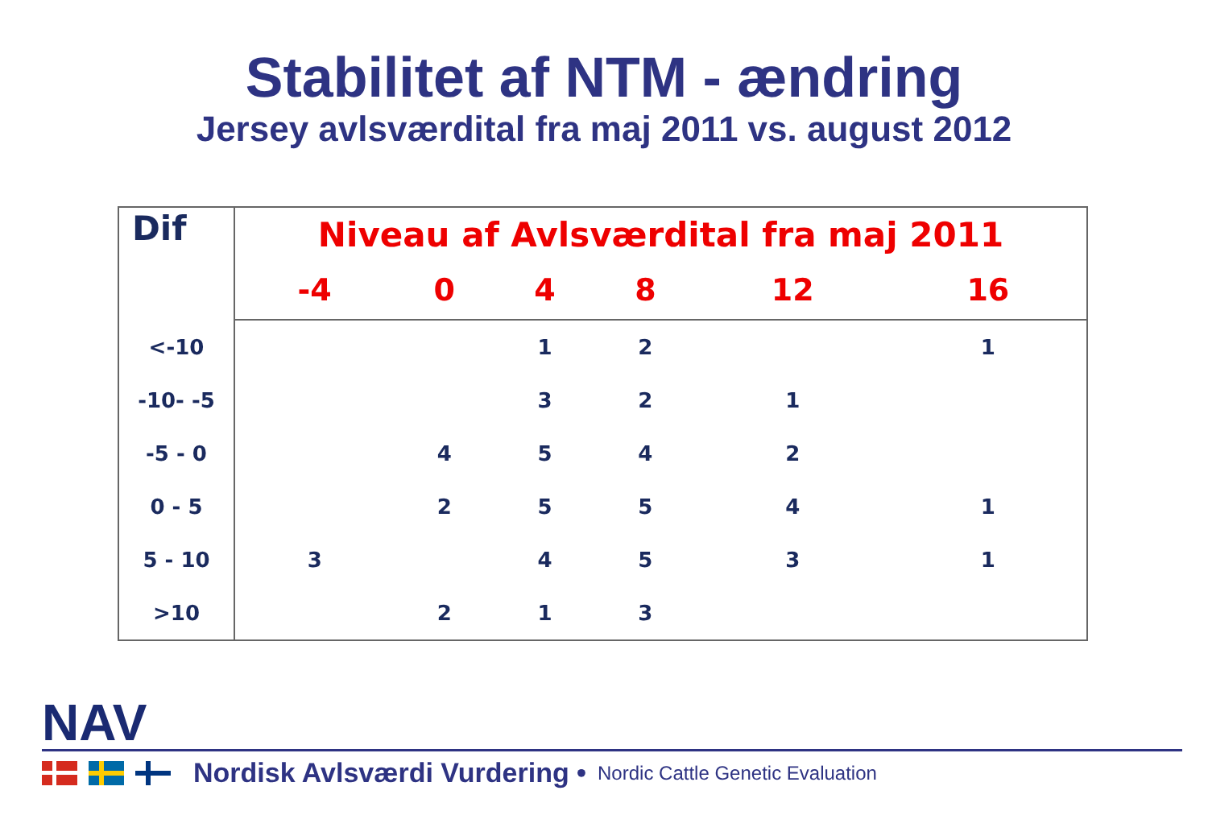Stabilitet af NTM - ændring
Jersey avlsværdital fra maj 2011 vs. august 2012
| Dif | Niveau af Avlsværdital fra maj 2011 | | | | | |
| --- | --- | --- | --- | --- | --- | --- |
| | -4 | 0 | 4 | 8 | 12 | 16 |
| <-10 | | | 1 | 2 | | 1 |
| -10- -5 | | | 3 | 2 | 1 | |
| -5 - 0 | | 4 | 5 | 4 | 2 | |
| 0 - 5 | | 2 | 5 | 5 | 4 | 1 |
| 5 - 10 | 3 | | 4 | 5 | 3 | 1 |
| >10 | | 2 | 1 | 3 | | |
NAV
Nordisk Avlsværdi Vurdering • Nordic Cattle Genetic Evaluation